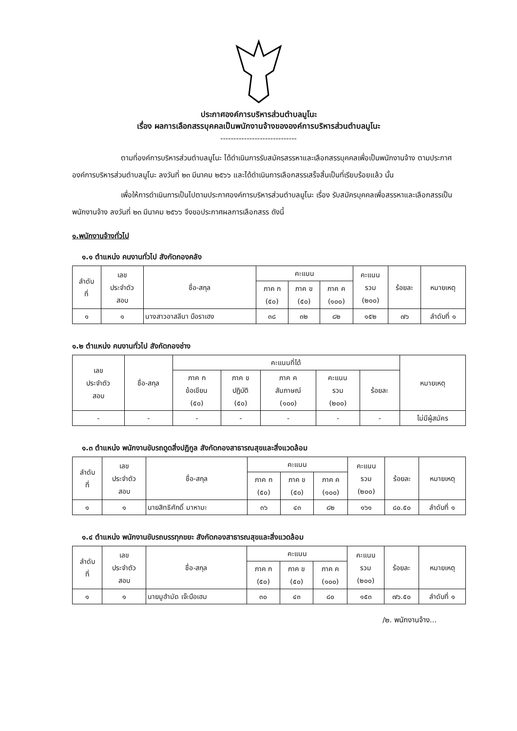ประกาศองค์การบริหารส่วนตำบลมูโนะ
เรื่อง ผลการเลือกสรรบุคคลเป็นพนักงานจ้างขององค์การบริหารส่วนตำบลมูโนะ
-----------------------------
ตามที่องค์การบริหารส่วนตำบลมูโนะ ได้ดำเนินการรับสมัครสรรหาและเลือกสรรบุคคลเพื่อเป็นพนักงานจ้าง ตามประกาศองค์การบริหารส่วนตำบลมูโนะ ลงวันที่ ๒๓ มีนาคม ๒๕๖๖ และได้ดำเนินการเลือกสรรเสร็จสิ้นเป็นที่เรียบร้อยแล้ว นั้น
เพื่อให้การดำเนินการเป็นไปตามประกาศองค์การบริหารส่วนตำบลมูโนะ เรื่อง รับสมัครบุคคลเพื่อสรรหาและเลือกสรรเป็นพนักงานจ้าง ลงวันที่ ๒๓ มีนาคม ๒๕๖๖ จึงขอประกาศผลการเลือกสรร ดังนี้
๑.พนักงานจ้างทั่วไป
๑.๑ ตำแหน่ง คนงานทั่วไป สังกัดกองคลัง
| ลำดับ ที่ | เลข ประจำตัว สอบ | ชื่อ-สกุล | คะแนน | | | คะแนน รวม (๒๐๐) | ร้อยละ | หมายเหตุ |
| --- | --- | --- | --- | --- | --- | --- | --- | --- |
| | | | ภาค ก (๕๐) | ภาค ข (๕๐) | ภาค ค (๑๐๐) | | | |
| ๑ | ๑ | นางสาวอาสลีนา บือราเฮง | ๓๘ | ๓๒ | ๘๒ | ๑๕๒ | ๗๖ | ลำดับที่ ๑ |
๑.๒ ตำแหน่ง คนงานทั่วไป สังกัดกองช่าง
| เลข ประจำตัว สอบ | ชื่อ-สกุล | คะแนนที่ได้ | | | | | หมายเหตุ |
| --- | --- | --- | --- | --- | --- | --- | --- |
| | | ภาค ก ข้อเขียน (๕๐) | ภาค ข ปฏิบัติ (๕๐) | ภาค ค สัมภาษณ์ (๑๐๐) | คะแนน รวม (๒๐๐) | ร้อยละ | |
| - | - | - | - | - | - | - | ไม่มีผู้สมัคร |
๑.๓ ตำแหน่ง พนักงานขับรถดูดสิ่งปฏิกูล สังกัดกองสาธารณสุขและสิ่งแวดล้อม
| ลำดับ ที่ | เลข ประจำตัว สอบ | ชื่อ-สกุล | คะแนน | | | คะแนน รวม (๒๐๐) | ร้อยละ | หมายเหตุ |
| --- | --- | --- | --- | --- | --- | --- | --- | --- |
| | | | ภาค ก (๕๐) | ภาค ข (๕๐) | ภาค ค (๑๐๐) | | | |
| ๑ | ๑ | นายสิทธิศักดิ์ มาหามะ | ๓๖ | ๔๓ | ๘๒ | ๑๖๑ | ๘๐.๕๐ | ลำดับที่ ๑ |
๑.๔ ตำแหน่ง พนักงานขับรถบรรทุกขยะ สังกัดกองสาธารณสุขและสิ่งแวดล้อม
| ลำดับ ที่ | เลข ประจำตัว สอบ | ชื่อ-สกุล | คะแนน | | | คะแนน รวม (๒๐๐) | ร้อยละ | หมายเหตุ |
| --- | --- | --- | --- | --- | --- | --- | --- | --- |
| | | | ภาค ก (๕๐) | ภาค ข (๕๐) | ภาค ค (๑๐๐) | | | |
| ๑ | ๑ | นายมูฮำมัด เจ๊ะบือเฮม | ๓๐ | ๔๓ | ๘๐ | ๑๕๓ | ๗๖.๕๐ | ลำดับที่ ๑ |
/๒. พนักงานจ้าง...